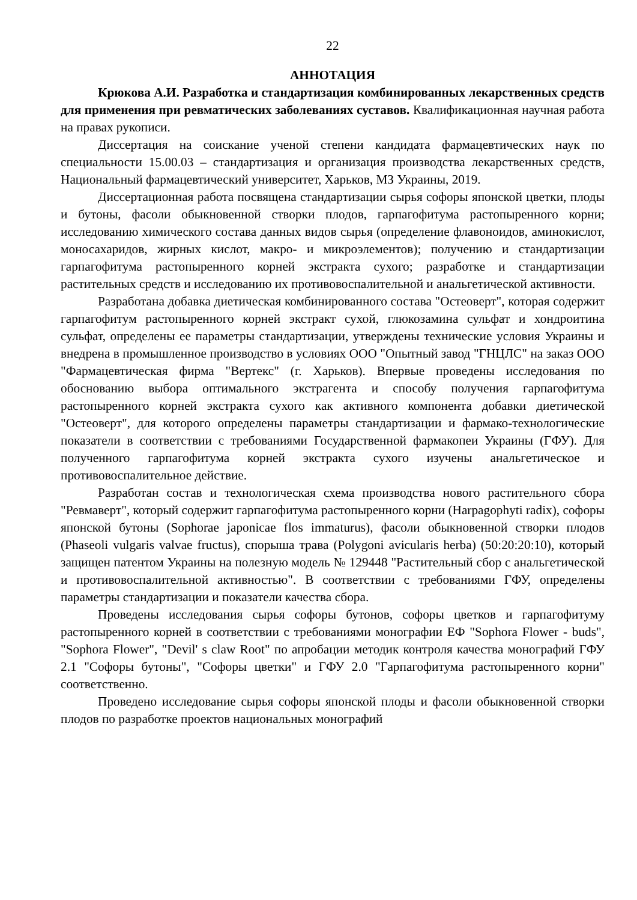22
АННОТАЦИЯ
Крюкова А.И. Разработка и стандартизация комбинированных лекарственных средств для применения при ревматических заболеваниях суставов. Квалификационная научная работа на правах рукописи.
Диссертация на соискание ученой степени кандидата фармацевтических наук по специальности 15.00.03 – стандартизация и организация производства лекарственных средств, Национальный фармацевтический университет, Харьков, МЗ Украины, 2019.
Диссертационная работа посвящена стандартизации сырья софоры японской цветки, плоды и бутоны, фасоли обыкновенной створки плодов, гарпагофитума растопыренного корни; исследованию химического состава данных видов сырья (определение флавоноидов, аминокислот, моносахаридов, жирных кислот, макро- и микроэлементов); получению и стандартизации гарпагофитума растопыренного корней экстракта сухого; разработке и стандартизации растительных средств и исследованию их противовоспалительной и анальгетической активности.
Разработана добавка диетическая комбинированного состава "Остеоверт", которая содержит гарпагофитум растопыренного корней экстракт сухой, глюкозамина сульфат и хондроитина сульфат, определены ее параметры стандартизации, утверждены технические условия Украины и внедрена в промышленное производство в условиях ООО "Опытный завод "ГНЦЛС" на заказ ООО "Фармацевтическая фирма "Вертекс" (г. Харьков). Впервые проведены исследования по обоснованию выбора оптимального экстрагента и способу получения гарпагофитума растопыренного корней экстракта сухого как активного компонента добавки диетической "Остеоверт", для которого определены параметры стандартизации и фармако-технологические показатели в соответствии с требованиями Государственной фармакопеи Украины (ГФУ). Для полученного гарпагофитума корней экстракта сухого изучены анальгетическое и противовоспалительное действие.
Разработан состав и технологическая схема производства нового растительного сбора "Ревмаверт", который содержит гарпагофитума растопыренного корни (Harpagophyti radix), софоры японской бутоны (Sophorae japonicae flos immaturus), фасоли обыкновенной створки плодов (Phaseoli vulgaris valvae fructus), спорыша трава (Polygoni avicularis herba) (50:20:20:10), который защищен патентом Украины на полезную модель № 129448 "Растительный сбор с анальгетической и противовоспалительной активностью". В соответствии с требованиями ГФУ, определены параметры стандартизации и показатели качества сбора.
Проведены исследования сырья софоры бутонов, софоры цветков и гарпагофитуму растопыренного корней в соответствии с требованиями монографии ЕФ "Sophora Flower - buds", "Sophora Flower", "Devil' s claw Root" по апробации методик контроля качества монографий ГФУ 2.1 "Софоры бутоны", "Софоры цветки" и ГФУ 2.0 "Гарпагофитума растопыренного корни" соответственно.
Проведено исследование сырья софоры японской плоды и фасоли обыкновенной створки плодов по разработке проектов национальных монографий